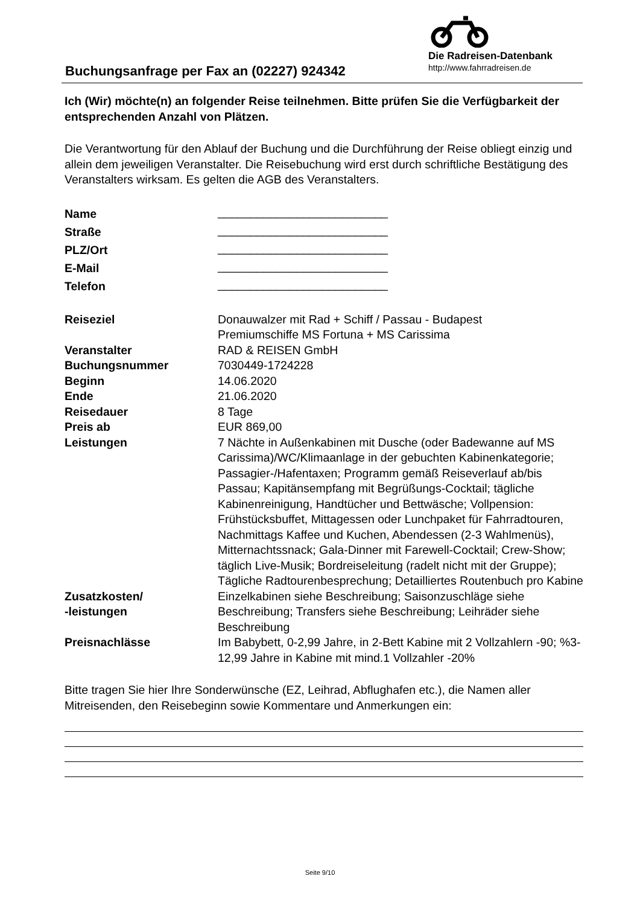Buchungsanfrage per Fax an (02227) 924342
Die Radreisen-Datenbank
http://www.fahrradreisen.de
Ich (Wir) möchte(n) an folgender Reise teilnehmen. Bitte prüfen Sie die Verfügbarkeit der entsprechenden Anzahl von Plätzen.
Die Verantwortung für den Ablauf der Buchung und die Durchführung der Reise obliegt einzig und allein dem jeweiligen Veranstalter. Die Reisebuchung wird erst durch schriftliche Bestätigung des Veranstalters wirksam. Es gelten die AGB des Veranstalters.
| Name | __________________________ |
| Straße | __________________________ |
| PLZ/Ort | __________________________ |
| E-Mail | __________________________ |
| Telefon | __________________________ |
| Reiseziel | Donauwalzer mit Rad + Schiff / Passau - Budapest Premiumschiffe MS Fortuna + MS Carissima |
| Veranstalter | RAD & REISEN GmbH |
| Buchungsnummer | 7030449-1724228 |
| Beginn | 14.06.2020 |
| Ende | 21.06.2020 |
| Reisedauer | 8 Tage |
| Preis ab | EUR 869,00 |
| Leistungen | 7 Nächte in Außenkabinen mit Dusche (oder Badewanne auf MS Carissima)/WC/Klimaanlage in der gebuchten Kabinenkategorie; Passagier-/Hafentaxen; Programm gemäß Reiseverlauf ab/bis Passau; Kapitänsempfang mit Begrüßungs-Cocktail; tägliche Kabinenreinigung, Handtücher und Bettwäsche; Vollpension: Frühstücksbuffet, Mittagessen oder Lunchpaket für Fahrradtouren, Nachmittags Kaffee und Kuchen, Abendessen (2-3 Wahlmenüs), Mitternachtssnack; Gala-Dinner mit Farewell-Cocktail; Crew-Show; täglich Live-Musik; Bordreiseleitung (radelt nicht mit der Gruppe); Tägliche Radtourenbesprechung; Detailliertes Routenbuch pro Kabine |
| Zusatzkosten/ -leistungen | Einzelkabinen siehe Beschreibung; Saisonzuschläge siehe Beschreibung; Transfers siehe Beschreibung; Leihräder siehe Beschreibung |
| Preisnachlässe | Im Babybett, 0-2,99 Jahre, in 2-Bett Kabine mit 2 Vollzahlern -90; %3-12,99 Jahre in Kabine mit mind.1 Vollzahler -20% |
Bitte tragen Sie hier Ihre Sonderwünsche (EZ, Leihrad, Abflughafen etc.), die Namen aller Mitreisenden, den Reisebeginn sowie Kommentare und Anmerkungen ein:
Seite 9/10